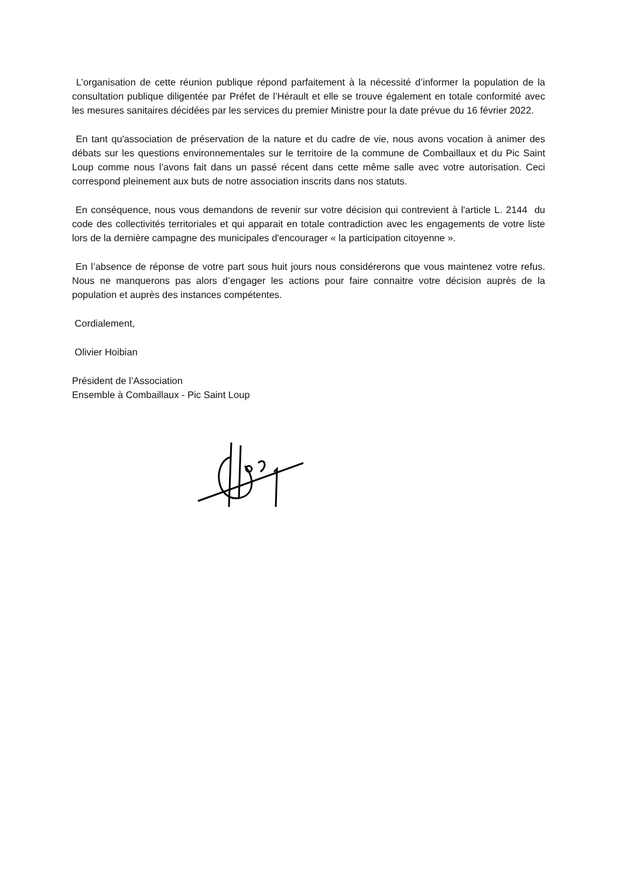L’organisation de cette réunion publique répond parfaitement à la nécessité d’informer la population de la consultation publique diligentée par Préfet de l’Hérault et elle se trouve également en totale conformité avec les mesures sanitaires décidées par les services du premier Ministre pour la date prévue du 16 février 2022.
En tant qu'association de préservation de la nature et du cadre de vie, nous avons vocation à animer des débats sur les questions environnementales sur le territoire de la commune de Combaillaux et du Pic Saint Loup comme nous l’avons fait dans un passé récent dans cette même salle avec votre autorisation. Ceci correspond pleinement aux buts de notre association inscrits dans nos statuts.
En conséquence, nous vous demandons de revenir sur votre décision qui contrevient à l'article L. 2144 du code des collectivités territoriales et qui apparait en totale contradiction avec les engagements de votre liste lors de la dernière campagne des municipales d'encourager « la participation citoyenne ».
En l’absence de réponse de votre part sous huit jours nous considérerons que vous maintenez votre refus. Nous ne manquerons pas alors d’engager les actions pour faire connaitre votre décision auprès de la population et auprès des instances compétentes.
Cordialement,
Olivier Hoibian
Président de l’Association
Ensemble à Combaillaux - Pic Saint Loup